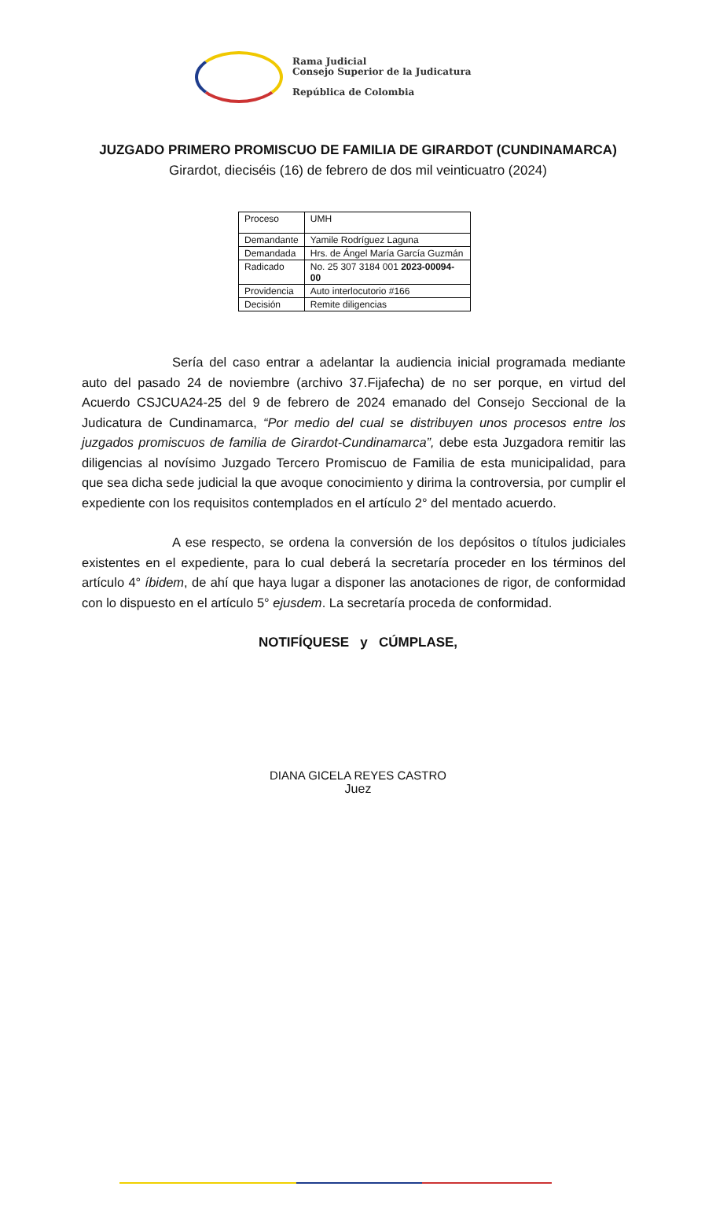Rama Judicial
Consejo Superior de la Judicatura
República de Colombia
JUZGADO PRIMERO PROMISCUO DE FAMILIA DE GIRARDOT (CUNDINAMARCA)
Girardot, dieciséis (16) de febrero de dos mil veinticuatro (2024)
| Proceso | UMH |
| Demandante | Yamile Rodríguez Laguna |
| Demandada | Hrs. de Ángel María García Guzmán |
| Radicado | No. 25 307 3184 001 2023-00094-00 |
| Providencia | Auto interlocutorio #166 |
| Decisión | Remite diligencias |
Sería del caso entrar a adelantar la audiencia inicial programada mediante auto del pasado 24 de noviembre (archivo 37.Fijafecha) de no ser porque, en virtud del Acuerdo CSJCUA24-25 del 9 de febrero de 2024 emanado del Consejo Seccional de la Judicatura de Cundinamarca, “Por medio del cual se distribuyen unos procesos entre los juzgados promiscuos de familia de Girardot-Cundinamarca”, debe esta Juzgadora remitir las diligencias al novísimo Juzgado Tercero Promiscuo de Familia de esta municipalidad, para que sea dicha sede judicial la que avoque conocimiento y dirima la controversia, por cumplir el expediente con los requisitos contemplados en el artículo 2° del mentado acuerdo.
A ese respecto, se ordena la conversión de los depósitos o títulos judiciales existentes en el expediente, para lo cual deberá la secretaría proceder en los términos del artículo 4° íbidem, de ahí que haya lugar a disponer las anotaciones de rigor, de conformidad con lo dispuesto en el artículo 5° ejusdem. La secretaría proceda de conformidad.
NOTIFÍQUESE y CÚMPLASE,
DIANA GICELA REYES CASTRO
Juez